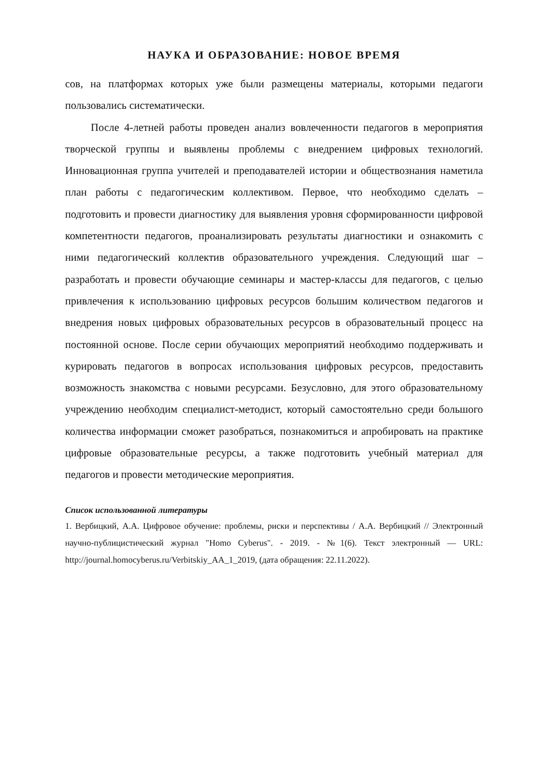НАУКА И ОБРАЗОВАНИЕ: НОВОЕ ВРЕМЯ
сов, на платформах которых уже были размещены материалы, которыми педагоги пользовались систематически.
После 4-летней работы проведен анализ вовлеченности педагогов в мероприятия творческой группы и выявлены проблемы с внедрением цифровых технологий. Инновационная группа учителей и преподавателей истории и обществознания наметила план работы с педагогическим коллективом. Первое, что необходимо сделать – подготовить и провести диагностику для выявления уровня сформированности цифровой компетентности педагогов, проанализировать результаты диагностики и ознакомить с ними педагогический коллектив образовательного учреждения. Следующий шаг – разработать и провести обучающие семинары и мастер-классы для педагогов, с целью привлечения к использованию цифровых ресурсов большим количеством педагогов и внедрения новых цифровых образовательных ресурсов в образовательный процесс на постоянной основе. После серии обучающих мероприятий необходимо поддерживать и курировать педагогов в вопросах использования цифровых ресурсов, предоставить возможность знакомства с новыми ресурсами. Безусловно, для этого образовательному учреждению необходим специалист-методист, который самостоятельно среди большого количества информации сможет разобраться, познакомиться и апробировать на практике цифровые образовательные ресурсы, а также подготовить учебный материал для педагогов и провести методические мероприятия.
Список использованной литературы
1. Вербицкий, А.А. Цифровое обучение: проблемы, риски и перспективы / А.А. Вербицкий // Электронный научно-публицистический журнал "Homo Cyberus". - 2019. - №1(6). Текст электронный — URL: http://journal.homocyberus.ru/Verbitskiy_AA_1_2019, (дата обращения: 22.11.2022).